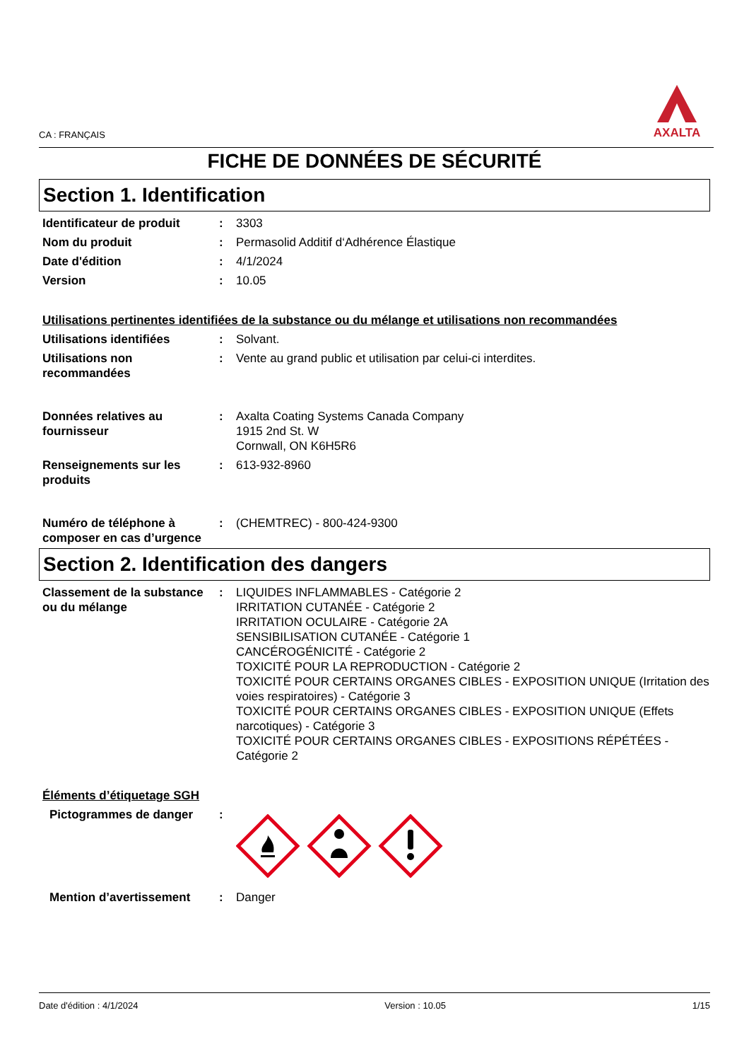CA : FRANÇAIS
AXALTA
FICHE DE DONNÉES DE SÉCURITÉ
Section 1. Identification
Identificateur de produit
: 3303
Nom du produit : Permasolid Additif d‘Adhérence Élastique
Date d'édition : 4/1/2024
Version : 10.05
Utilisations pertinentes identifiées de la substance ou du mélange et utilisations non recommandées
Utilisations identifiées : Solvant.
Utilisations non recommandées
: Vente au grand public et utilisation par celui-ci interdites.
Données relatives au fournisseur
: Axalta Coating Systems Canada Company
1915 2nd St. W
Cornwall, ON K6H5R6
Renseignements sur les produits
: 613-932-8960
Numéro de téléphone à composer en cas d’urgence
: (CHEMTREC) - 800-424-9300
Section 2. Identification des dangers
Classement de la substance ou du mélange
: LIQUIDES INFLAMMABLES - Catégorie 2
IRRITATION CUTANÉE - Catégorie 2
IRRITATION OCULAIRE - Catégorie 2A
SENSIBILISATION CUTANÉE - Catégorie 1
CANCÉROGÉNICITÉ - Catégorie 2
TOXICITÉ POUR LA REPRODUCTION - Catégorie 2
TOXICITÉ POUR CERTAINS ORGANES CIBLES - EXPOSITION UNIQUE (Irritation des voies respiratoires) - Catégorie 3
TOXICITÉ POUR CERTAINS ORGANES CIBLES - EXPOSITION UNIQUE (Effets narcotiques) - Catégorie 3
TOXICITÉ POUR CERTAINS ORGANES CIBLES - EXPOSITIONS RÉPÉTÉES - Catégorie 2
Éléments d’étiquetage SGH
Pictogrammes de danger :
Mention d’avertissement : Danger
Date d'édition : 4/1/2024 Version : 10.05 1/15